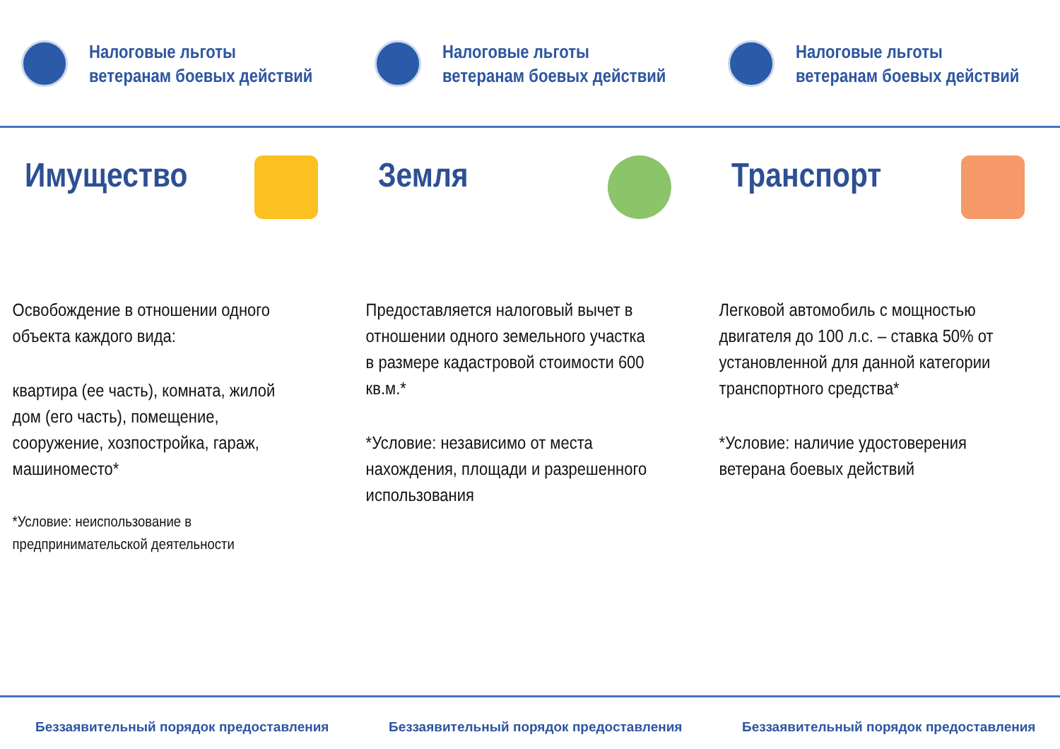Налоговые льготы
ветеранам боевых действий
Имущество
Освобождение в отношении одного объекта каждого вида:
квартира (ее часть), комната, жилой дом (его часть), помещение, сооружение, хозпостройка, гараж, машиноместо*
*Условие: неиспользование в предпринимательской деятельности
Беззаявительный порядок предоставления
Налоговые льготы
ветеранам боевых действий
Земля
Предоставляется налоговый вычет в отношении одного земельного участка в размере кадастровой стоимости 600 кв.м.*
*Условие: независимо от места нахождения, площади и разрешенного использования
Беззаявительный порядок предоставления
Налоговые льготы
ветеранам боевых действий
Транспорт
Легковой автомобиль с мощностью двигателя до 100 л.с. – ставка 50% от установленной для данной категории транспортного средства*
*Условие: наличие удостоверения ветерана боевых действий
Беззаявительный порядок предоставления